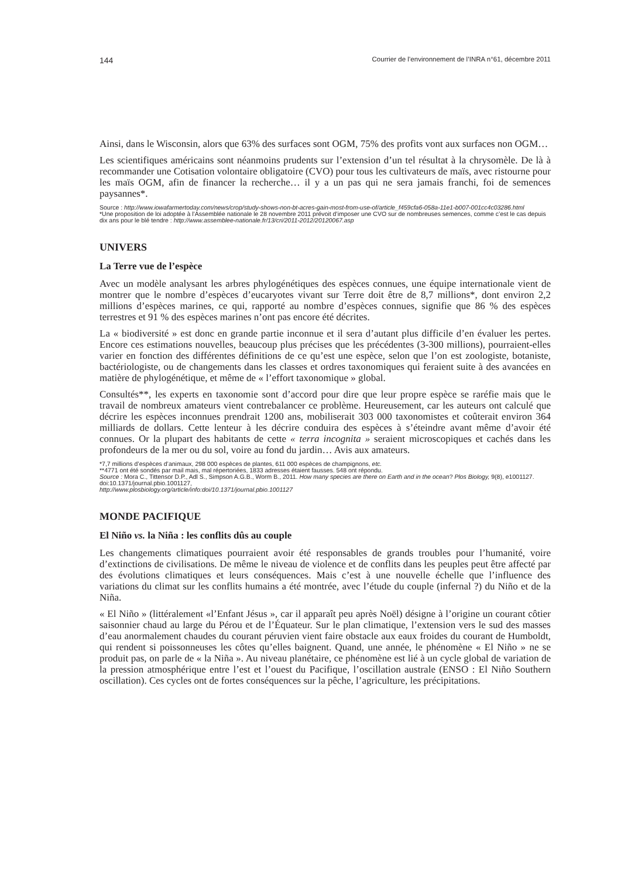144 Courrier de l’environnement de l’INRA n°61, décembre 2011
Ainsi, dans le Wisconsin, alors que 63% des surfaces sont OGM, 75% des profits vont aux surfaces non OGM…
Les scientifiques américains sont néanmoins prudents sur l’extension d’un tel résultat à la chrysomèle. De là à recommander une Cotisation volontaire obligatoire (CVO) pour tous les cultivateurs de maïs, avec ristourne pour les maïs OGM, afin de financer la recherche… il y a un pas qui ne sera jamais franchi, foi de semences paysannes*.
Source : http://www.iowafarmertoday.com/news/crop/study-shows-non-bt-acres-gain-most-from-use-of/article_f459cfa6-058a-11e1-b007-001cc4c03286.html
*Une proposition de loi adoptée à l’Assemblée nationale le 28 novembre 2011 prévoit d’imposer une CVO sur de nombreuses semences, comme c’est le cas depuis dix ans pour le blé tendre : http://www.assemblee-nationale.fr/13/cri/2011-2012/20120067.asp
UNIVERS
La Terre vue de l’espèce
Avec un modèle analysant les arbres phylogénétiques des espèces connues, une équipe internationale vient de montrer que le nombre d’espèces d’eucaryotes vivant sur Terre doit être de 8,7 millions*, dont environ 2,2 millions d’espèces marines, ce qui, rapporté au nombre d’espèces connues, signifie que 86 % des espèces terrestres et 91 % des espèces marines n’ont pas encore été décrites.
La « biodiversité » est donc en grande partie inconnue et il sera d’autant plus difficile d’en évaluer les pertes. Encore ces estimations nouvelles, beaucoup plus précises que les précédentes (3-300 millions), pourraient-elles varier en fonction des différentes définitions de ce qu’est une espèce, selon que l’on est zoologiste, botaniste, bactériologiste, ou de changements dans les classes et ordres taxonomiques qui feraient suite à des avancées en matière de phylogénétique, et même de « l’effort taxonomique » global.
Consultés**, les experts en taxonomie sont d’accord pour dire que leur propre espèce se raréfie mais que le travail de nombreux amateurs vient contrebalancer ce problème. Heureusement, car les auteurs ont calculé que décrire les espèces inconnues prendrait 1200 ans, mobiliserait 303 000 taxonomistes et coûterait environ 364 milliards de dollars. Cette lenteur à les décrire conduira des espèces à s’éteindre avant même d’avoir été connues. Or la plupart des habitants de cette « terra incognita » seraient microscopiques et cachés dans les profondeurs de la mer ou du sol, voire au fond du jardin… Avis aux amateurs.
*7,7 millions d’espèces d’animaux, 298 000 espèces de plantes, 611 000 espèces de champignons, etc.
**4771 ont été sondés par mail mais, mal répertoriées, 1833 adresses étaient fausses. 548 ont répondu.
Source : Mora C., Tittensor D.P., Adl S., Simpson A.G.B., Worm B., 2011. How many species are there on Earth and in the ocean? Plos Biology, 9(8), e1001127. doi:10.1371/journal.pbio.1001127,
http://www.plosbiology.org/article/info:doi/10.1371/journal.pbio.1001127
MONDE PACIFIQUE
El Niño vs. la Niña : les conflits dûs au couple
Les changements climatiques pourraient avoir été responsables de grands troubles pour l’humanité, voire d’extinctions de civilisations. De même le niveau de violence et de conflits dans les peuples peut être affecté par des évolutions climatiques et leurs conséquences. Mais c’est à une nouvelle échelle que l’influence des variations du climat sur les conflits humains a été montrée, avec l’étude du couple (infernal ?) du Niño et de la Niña.
« El Niño » (littéralement «l’Enfant Jésus », car il apparaît peu après Noël) désigne à l’origine un courant côtier saisonnier chaud au large du Pérou et de l’Équateur. Sur le plan climatique, l’extension vers le sud des masses d’eau anormalement chaudes du courant péruvien vient faire obstacle aux eaux froides du courant de Humboldt, qui rendent si poissonneuses les côtes qu’elles baignent. Quand, une année, le phénomène « El Niño » ne se produit pas, on parle de « la Niña ». Au niveau planétaire, ce phénomène est lié à un cycle global de variation de la pression atmosphérique entre l’est et l’ouest du Pacifique, l’oscillation australe (ENSO : El Niño Southern oscillation). Ces cycles ont de fortes conséquences sur la pêche, l’agriculture, les précipitations.